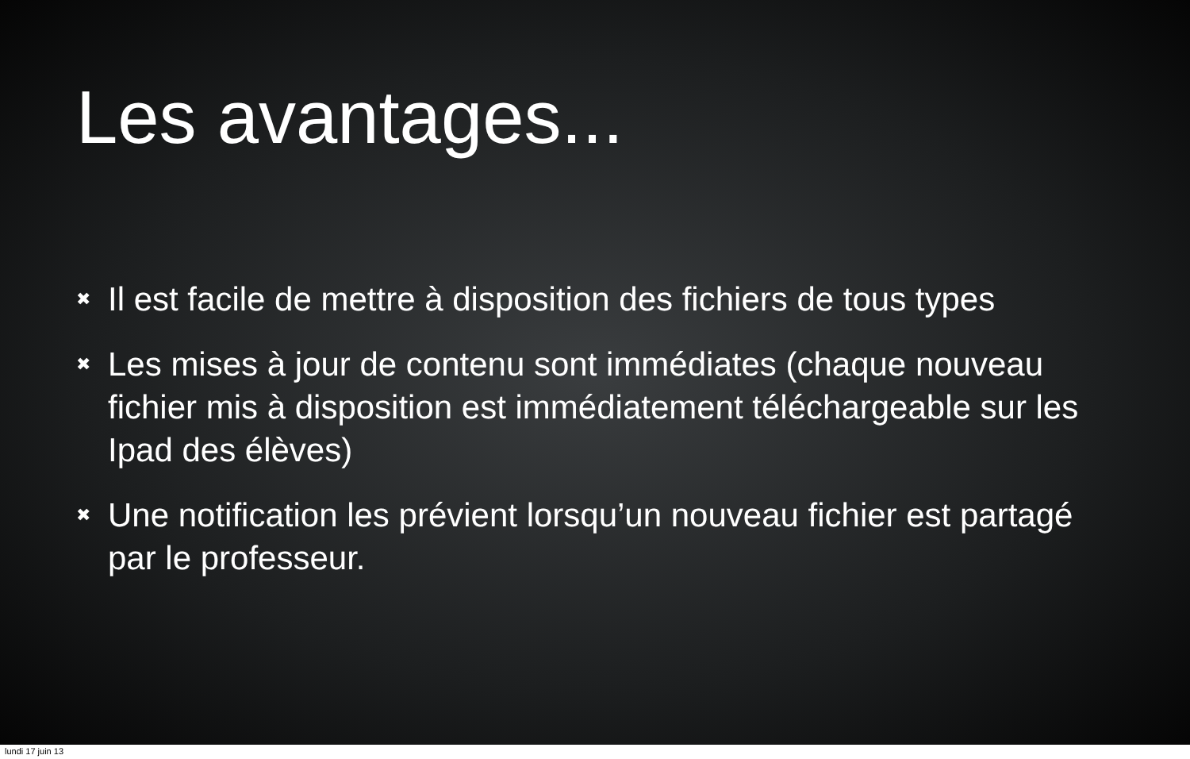Les avantages...
✖ Il est facile de mettre à disposition des fichiers de tous types
✖ Les mises à jour de contenu sont immédiates (chaque nouveau fichier mis à disposition est immédiatement téléchargeable sur les Ipad des élèves)
✖ Une notification les prévient lorsqu’un nouveau fichier est partagé par le professeur.
lundi 17 juin 13